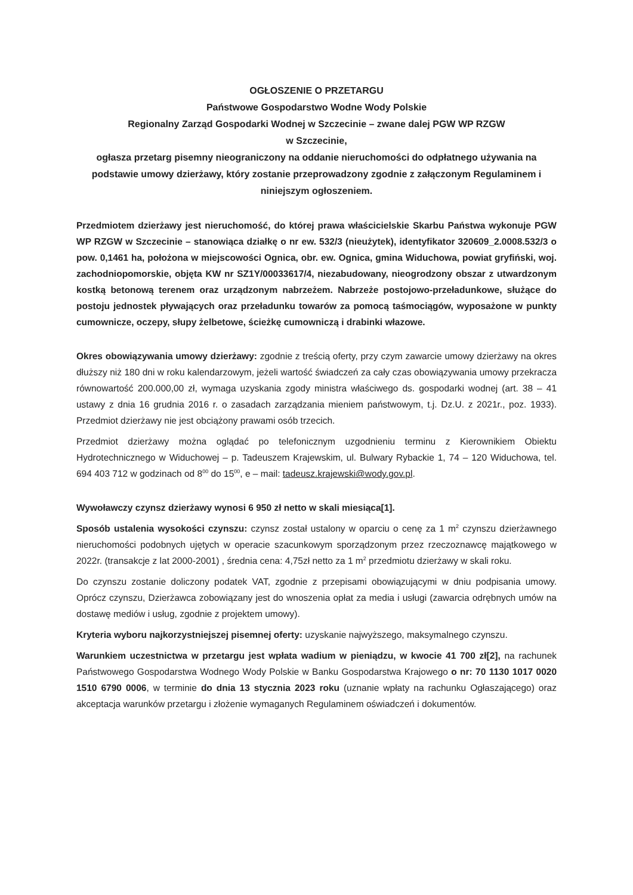OGŁOSZENIE O PRZETARGU
Państwowe Gospodarstwo Wodne Wody Polskie
Regionalny Zarząd Gospodarki Wodnej w Szczecinie – zwane dalej PGW WP RZGW
w Szczecinie,
ogłasza przetarg pisemny nieograniczony na oddanie nieruchomości do odpłatnego używania na podstawie umowy dzierżawy, który zostanie przeprowadzony zgodnie z załączonym Regulaminem i niniejszym ogłoszeniem.
Przedmiotem dzierżawy jest nieruchomość, do której prawa właścicielskie Skarbu Państwa wykonuje PGW WP RZGW w Szczecinie – stanowiąca działkę o nr ew. 532/3 (nieużytek), identyfikator 320609_2.0008.532/3 o pow. 0,1461 ha, położona w miejscowości Ognica, obr. ew. Ognica, gmina Widuchowa, powiat gryfiński, woj. zachodniopomorskie, objęta KW nr SZ1Y/00033617/4, niezabudowany, nieogrodzony obszar z utwardzonym kostką betonową terenem oraz urządzonym nabrzeżem. Nabrzeże postojowo-przeładunkowe, służące do postoju jednostek pływających oraz przeładunku towarów za pomocą taśmociągów, wyposażone w punkty cumownicze, oczepy, słupy żelbetowe, ścieżkę cumowniczą i drabinki włazowe.
Okres obowiązywania umowy dzierżawy: zgodnie z treścią oferty, przy czym zawarcie umowy dzierżawy na okres dłuższy niż 180 dni w roku kalendarzowym, jeżeli wartość świadczeń za cały czas obowiązywania umowy przekracza równowartość 200.000,00 zł, wymaga uzyskania zgody ministra właściwego ds. gospodarki wodnej (art. 38 – 41 ustawy z dnia 16 grudnia 2016 r. o zasadach zarządzania mieniem państwowym, t.j. Dz.U. z 2021r., poz. 1933). Przedmiot dzierżawy nie jest obciążony prawami osób trzecich.
Przedmiot dzierżawy można oglądać po telefonicznym uzgodnieniu terminu z Kierownikiem Obiektu Hydrotechnicznego w Widuchowej – p. Tadeuszem Krajewskim, ul. Bulwary Rybackie 1, 74 – 120 Widuchowa, tel. 694 403 712 w godzinach od 8<sup>00</sup> do 15<sup>00</sup>, e – mail: tadeusz.krajewski@wody.gov.pl.
Wywoławczy czynsz dzierżawy wynosi 6 950 zł netto w skali miesiąca[1].
Sposób ustalenia wysokości czynszu: czynsz został ustalony w oparciu o cenę za 1 m<sup>2</sup> czynszu dzierżawnego nieruchomości podobnych ujętych w operacie szacunkowym sporządzonym przez rzeczoznawcę majątkowego w 2022r. (transakcje z lat 2000-2001) , średnia cena: 4,75zł netto za 1 m<sup>2</sup> przedmiotu dzierżawy w skali roku.
Do czynszu zostanie doliczony podatek VAT, zgodnie z przepisami obowiązującymi w dniu podpisania umowy. Oprócz czynszu, Dzierżawca zobowiązany jest do wnoszenia opłat za media i usługi (zawarcia odrębnych umów na dostawę mediów i usług, zgodnie z projektem umowy).
Kryteria wyboru najkorzystniejszej pisemnej oferty: uzyskanie najwyższego, maksymalnego czynszu.
Warunkiem uczestnictwa w przetargu jest wpłata wadium w pieniądzu, w kwocie 41 700 zł[2], na rachunek Państwowego Gospodarstwa Wodnego Wody Polskie w Banku Gospodarstwa Krajowego o nr: 70 1130 1017 0020 1510 6790 0006, w terminie do dnia 13 stycznia 2023 roku (uznanie wpłaty na rachunku Ogłaszającego) oraz akceptacja warunków przetargu i złożenie wymaganych Regulaminem oświadczeń i dokumentów.